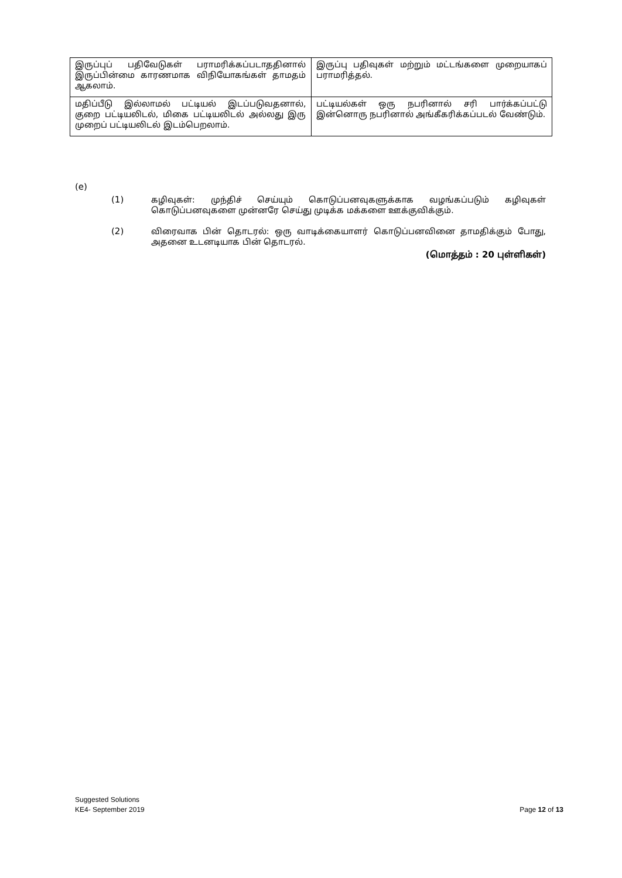| இருப்புப் பதிவேடுகள் பராமரிக்கப்படாததினால் இருப்பின்மை காரணமாக விநியோகங்கள் தாமதம் ஆகலாம். | இருப்பு பதிவுகள் மற்றும் மட்டங்களை முறையாகப் பராமரித்தல். |
| மதிப்பீடு இல்லாமல் பட்டியல் இடப்படுவதனால், குறை பட்டியலிடல், மிகை பட்டியலிடல் அல்லது இரு முறைப் பட்டியலிடல் இடம்பெறலாம். | பட்டியல்கள் ஒரு நபரினால் சரி பார்க்கப்பட்டு இன்னொரு நபரினால் அங்கீகரிக்கப்படல் வேண்டும். |
(e)
(1) கழிவுகள்: முந்திச் செய்யும் கொடுப்பனவுகளுக்காக வழங்கப்படும் கழிவுகள் கொடுப்பனவுகளை முன்னரே செய்து முடிக்க மக்களை ஊக்குவிக்கும்.
(2) விரைவாக பின் தொடரல்: ஒரு வாடிக்கையாளர் கொடுப்பனவினை தாமதிக்கும் போது, அதனை உடனடியாக பின் தொடரல்.
(மொத்தம் : 20 புள்ளிகள்)
Suggested Solutions
KE4- September 2019
Page 12 of 13